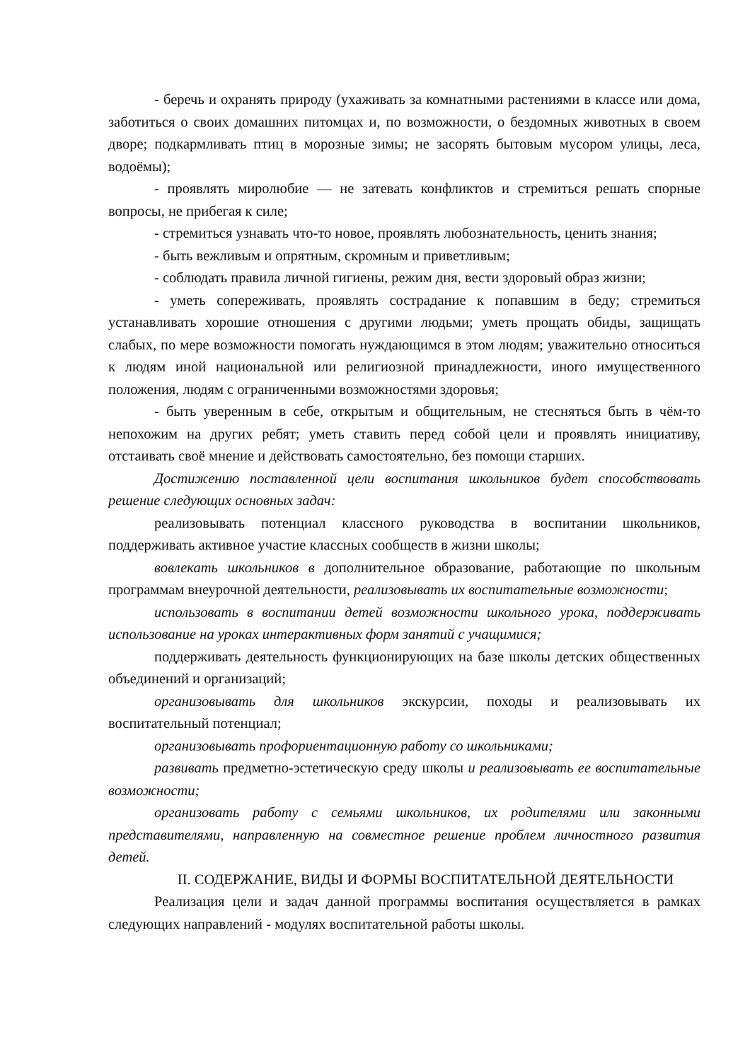- беречь и охранять природу (ухаживать за комнатными растениями в классе или дома, заботиться о своих домашних питомцах и, по возможности, о бездомных животных в своем дворе; подкармливать птиц в морозные зимы; не засорять бытовым мусором улицы, леса, водоёмы);
- проявлять миролюбие — не затевать конфликтов и стремиться решать спорные вопросы, не прибегая к силе;
- стремиться узнавать что-то новое, проявлять любознательность, ценить знания;
- быть вежливым и опрятным, скромным и приветливым;
- соблюдать правила личной гигиены, режим дня, вести здоровый образ жизни;
- уметь сопереживать, проявлять сострадание к попавшим в беду; стремиться устанавливать хорошие отношения с другими людьми; уметь прощать обиды, защищать слабых, по мере возможности помогать нуждающимся в этом людям; уважительно относиться к людям иной национальной или религиозной принадлежности, иного имущественного положения, людям с ограниченными возможностями здоровья;
- быть уверенным в себе, открытым и общительным, не стесняться быть в чём-то непохожим на других ребят; уметь ставить перед собой цели и проявлять инициативу, отстаивать своё мнение и действовать самостоятельно, без помощи старших.
Достижению поставленной цели воспитания школьников будет способствовать решение следующих основных задач:
реализовывать потенциал классного руководства в воспитании школьников, поддерживать активное участие классных сообществ в жизни школы;
вовлекать школьников в дополнительное образование, работающие по школьным программам внеурочной деятельности, реализовывать их воспитательные возможности;
использовать в воспитании детей возможности школьного урока, поддерживать использование на уроках интерактивных форм занятий с учащимися;
поддерживать деятельность функционирующих на базе школы детских общественных объединений и организаций;
организовывать для школьников экскурсии, походы и реализовывать их воспитательный потенциал;
организовывать профориентационную работу со школьниками;
развивать предметно-эстетическую среду школы и реализовывать ее воспитательные возможности;
организовать работу с семьями школьников, их родителями или законными представителями, направленную на совместное решение проблем личностного развития детей.
II. СОДЕРЖАНИЕ, ВИДЫ И ФОРМЫ ВОСПИТАТЕЛЬНОЙ ДЕЯТЕЛЬНОСТИ
Реализация цели и задач данной программы воспитания осуществляется в рамках следующих направлений - модулях воспитательной работы школы.